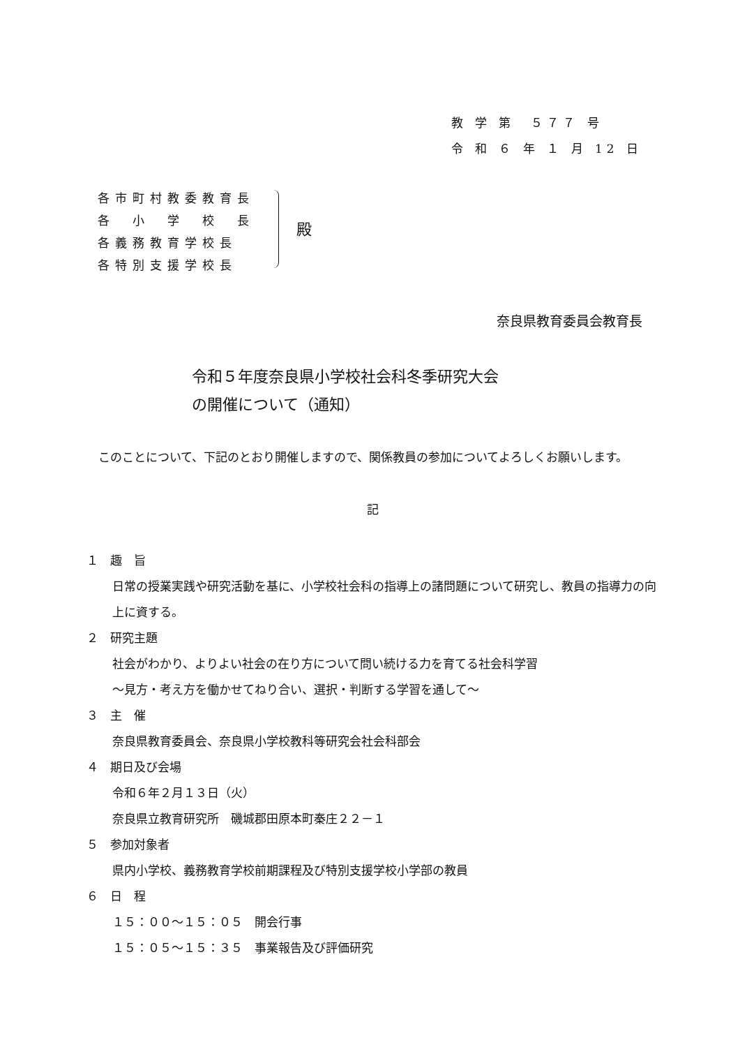教 学 第　５７７ 号
令 和 ６ 年 １ 月 12 日
各市町村教委教育長
各　小　学　校　長
各義務教育学校長
各特別支援学校長
殿
奈良県教育委員会教育長
令和５年度奈良県小学校社会科冬季研究大会
の開催について（通知）
　このことについて、下記のとおり開催しますので、関係教員の参加についてよろしくお願いします。
記
１　趣　旨
日常の授業実践や研究活動を基に、小学校社会科の指導上の諸問題について研究し、教員の指導力の向上に資する。
２　研究主題
社会がわかり、よりよい社会の在り方について問い続ける力を育てる社会科学習
～見方・考え方を働かせてねり合い、選択・判断する学習を通して～
３　主　催
奈良県教育委員会、奈良県小学校教科等研究会社会科部会
４　期日及び会場
令和６年２月１３日（火）
奈良県立教育研究所　磯城郡田原本町秦庄２２－１
５　参加対象者
県内小学校、義務教育学校前期課程及び特別支援学校小学部の教員
６　日　程
１５：００～１５：０５　開会行事
１５：０５～１５：３５　事業報告及び評価研究